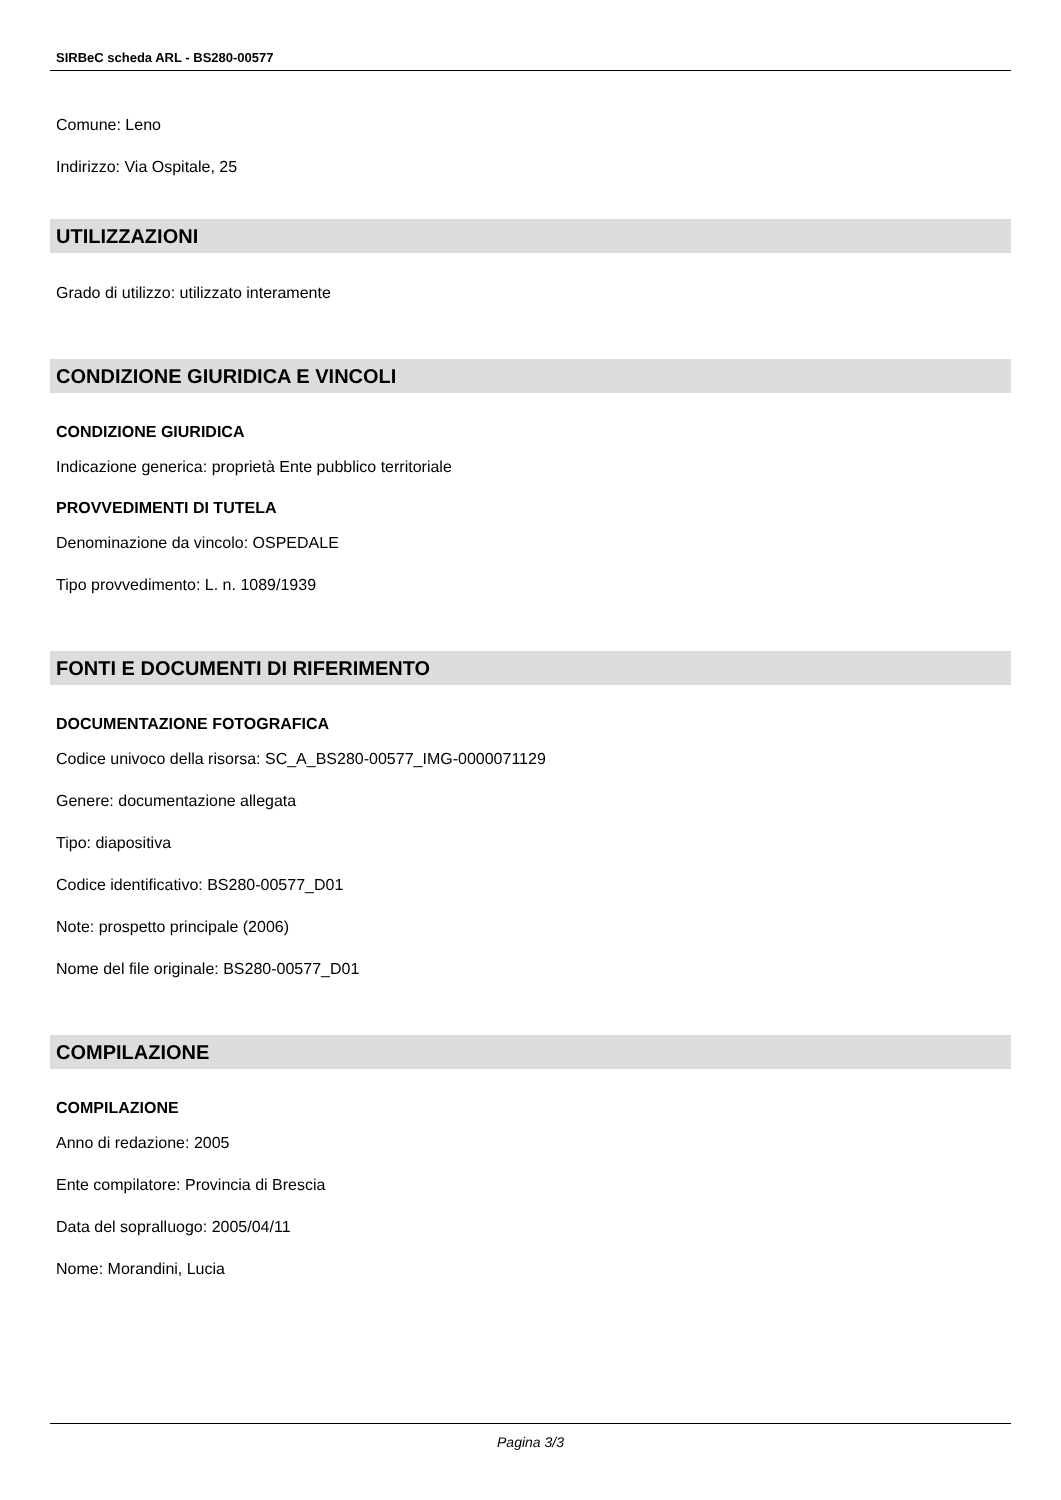SIRBeC scheda ARL - BS280-00577
Comune: Leno
Indirizzo: Via Ospitale, 25
UTILIZZAZIONI
Grado di utilizzo: utilizzato interamente
CONDIZIONE GIURIDICA E VINCOLI
CONDIZIONE GIURIDICA
Indicazione generica: proprietà Ente pubblico territoriale
PROVVEDIMENTI DI TUTELA
Denominazione da vincolo: OSPEDALE
Tipo provvedimento: L. n. 1089/1939
FONTI E DOCUMENTI DI RIFERIMENTO
DOCUMENTAZIONE FOTOGRAFICA
Codice univoco della risorsa: SC_A_BS280-00577_IMG-0000071129
Genere: documentazione allegata
Tipo: diapositiva
Codice identificativo: BS280-00577_D01
Note: prospetto principale (2006)
Nome del file originale: BS280-00577_D01
COMPILAZIONE
COMPILAZIONE
Anno di redazione: 2005
Ente compilatore: Provincia di Brescia
Data del sopralluogo: 2005/04/11
Nome: Morandini, Lucia
Pagina 3/3